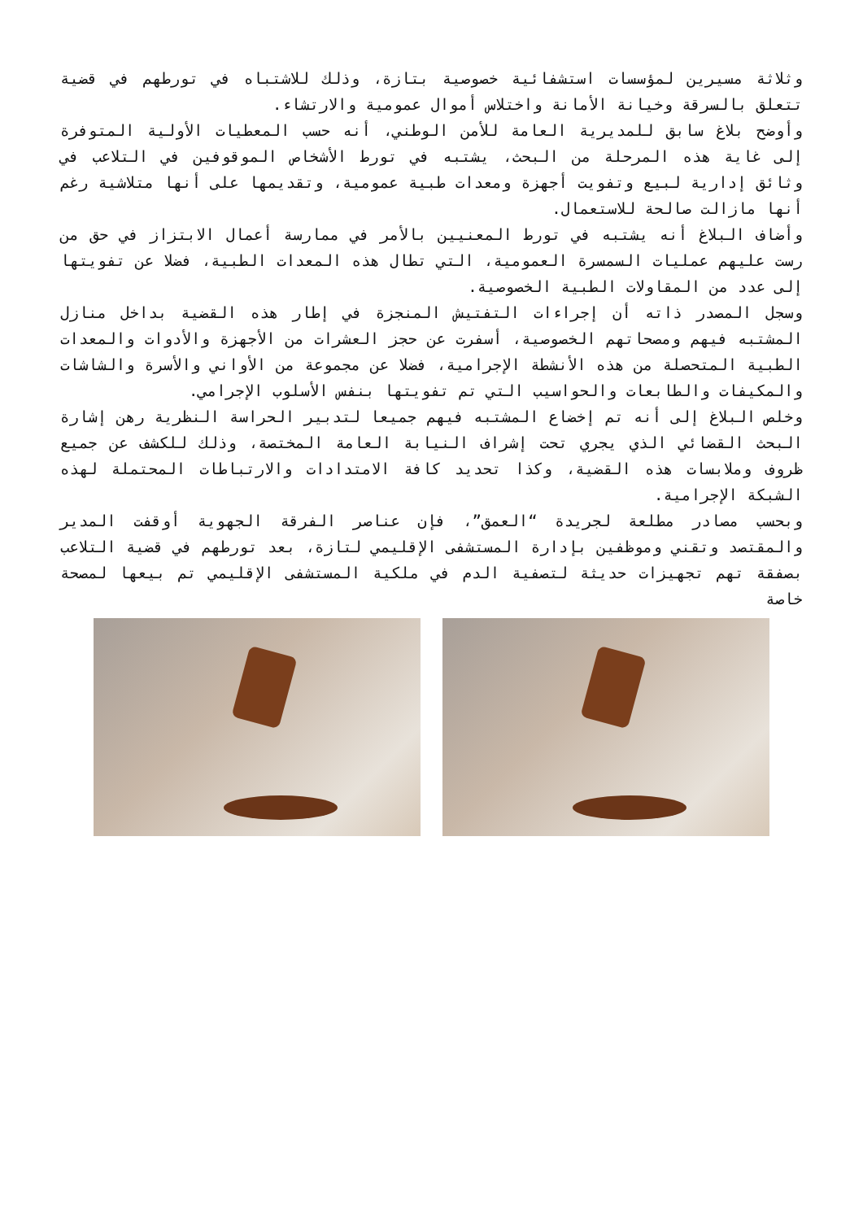وثلاثة مسيرين لمؤسسات استشفائية خصوصية بتازة، وذلك للاشتباه في تورطهم في قضية تتعلق بالسرقة وخيانة الأمانة واختلاس أموال عمومية والارتشاء.
وأوضح بلاغ سابق للمديرية العامة للأمن الوطني، أنه حسب المعطيات الأولية المتوفرة إلى غاية هذه المرحلة من البحث، يشتبه في تورط الأشخاص الموقوفين في التلاعب في وثائق إدارية لبيع وتفويت أجهزة ومعدات طبية عمومية، وتقديمها على أنها متلاشية رغم أنها مازالت صالحة للاستعمال.
وأضاف البلاغ أنه يشتبه في تورط المعنيين بالأمر في ممارسة أعمال الابتزاز في حق من رست عليهم عمليات السمسرة العمومية، التي تطال هذه المعدات الطبية، فضلا عن تفويتها إلى عدد من المقاولات الطبية الخصوصية.
وسجل المصدر ذاته أن إجراءات التفتيش المنجزة في إطار هذه القضية بداخل منازل المشتبه فيهم ومصحاتهم الخصوصية، أسفرت عن حجز العشرات من الأجهزة والأدوات والمعدات الطبية المتحصلة من هذه الأنشطة الإجرامية، فضلا عن مجموعة من الأواني والأسرة والشاشات والمكيفات والطابعات والحواسيب التي تم تفويتها بنفس الأسلوب الإجرامي.
وخلص البلاغ إلى أنه تم إخضاع المشتبه فيهم جميعا لتدبير الحراسة النظرية رهن إشارة البحث القضائي الذي يجري تحت إشراف النيابة العامة المختصة، وذلك للكشف عن جميع ظروف وملابسات هذه القضية، وكذا تحديد كافة الامتدادات والارتباطات المحتملة لهذه الشبكة الإجرامية.
وبحسب مصادر مطلعة لجريدة “العمق”، فإن عناصر الفرقة الجهوية أوقفت المدير والمقتصد وتقني وموظفين بإدارة المستشفى الإقليمي لتازة، بعد تورطهم في قضية التلاعب بصفقة تهم تجهيزات حديثة لتصفية الدم في ملكية المستشفى الإقليمي تم بيعها لمصحة خاصة